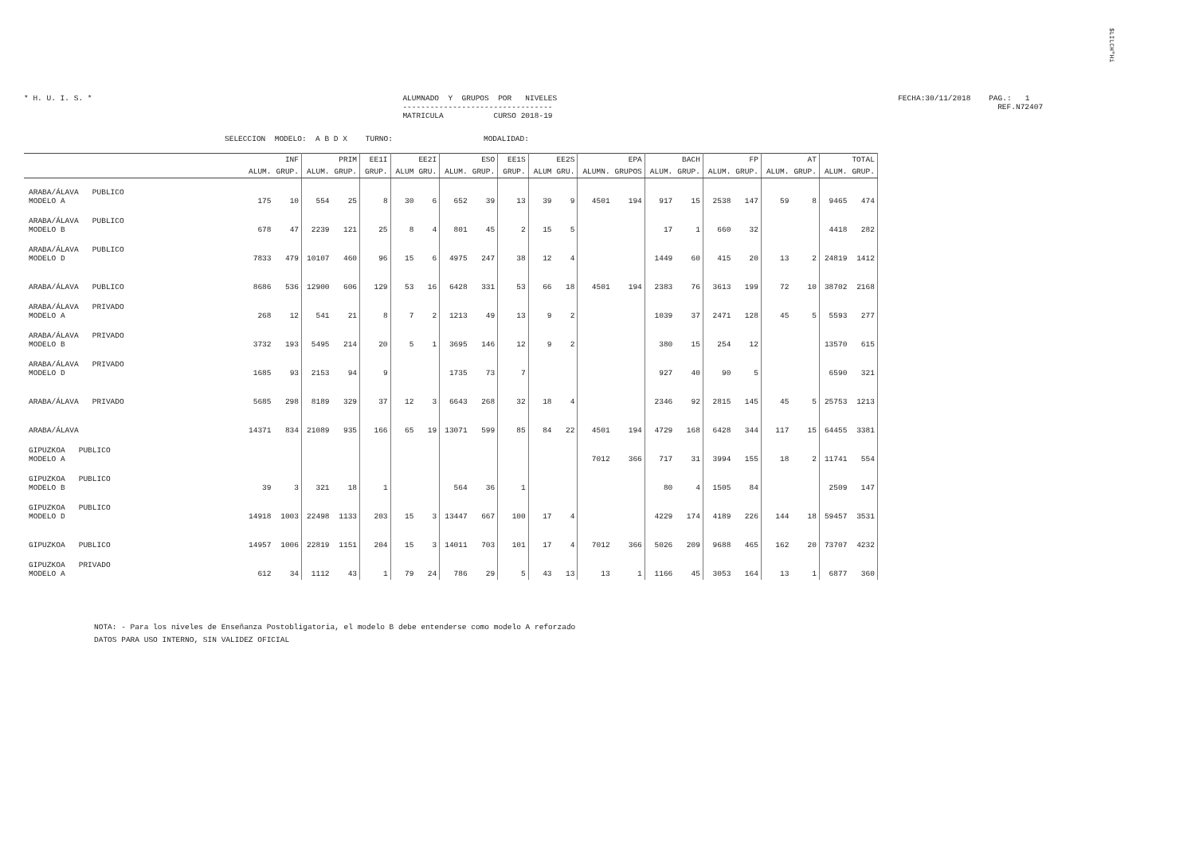$LILCH"Hi
* H. U. I. S. * ALUMNADO Y GRUPOS POR NIVELES
---------------------------------
MATRICULA CURSO 2018-19
FECHA:30/11/2018 PAG.: 1
REF.N72407
SELECCION MODELO: A B D X TURNO: MODALIDAD:
| | INF | | PRIM | | EE1I | EE2I | | ESO | | EE1S | EE2S | | EPA | | BACH | | FP | | AT | | TOTAL | |
| --- | --- | --- | --- | --- | --- | --- | --- | --- | --- | --- | --- | --- | --- | --- | --- | --- | --- | --- | --- | --- | --- | --- |
| | ALUM. | GRUP. | ALUM. | GRUP. | GRUP. | ALUM | GRU. | ALUM. | GRUP. | GRUP. | ALUM | GRU. | ALUMN. | GRUPOS | ALUM. | GRUP. | ALUM. | GRUP. | ALUM. | GRUP. | ALUM. | GRUP. |
| ARABA/ÁLAVA PUBLICO MODELO A | 175 | 10 | 554 | 25 | 8 | 30 | 6 | 652 | 39 | 13 | 39 | 9 | 4501 | 194 | 917 | 15 | 2538 | 147 | 59 | 8 | 9465 | 474 |
| ARABA/ÁLAVA PUBLICO MODELO B | 678 | 47 | 2239 | 121 | 25 | 8 | 4 | 801 | 45 | 2 | 15 | 5 | | | 17 | 1 | 660 | 32 | | | 4418 | 282 |
| ARABA/ÁLAVA PUBLICO MODELO D | 7833 | 479 | 10107 | 460 | 96 | 15 | 6 | 4975 | 247 | 38 | 12 | 4 | | | 1449 | 60 | 415 | 20 | 13 | 2 | 24819 | 1412 |
| ARABA/ÁLAVA PUBLICO | 8686 | 536 | 12900 | 606 | 129 | 53 | 16 | 6428 | 331 | 53 | 66 | 18 | 4501 | 194 | 2383 | 76 | 3613 | 199 | 72 | 10 | 38702 | 2168 |
| ARABA/ÁLAVA PRIVADO MODELO A | 268 | 12 | 541 | 21 | 8 | 7 | 2 | 1213 | 49 | 13 | 9 | 2 | | | 1039 | 37 | 2471 | 128 | 45 | 5 | 5593 | 277 |
| ARABA/ÁLAVA PRIVADO MODELO B | 3732 | 193 | 5495 | 214 | 20 | 5 | 1 | 3695 | 146 | 12 | 9 | 2 | | | 380 | 15 | 254 | 12 | | | 13570 | 615 |
| ARABA/ÁLAVA PRIVADO MODELO D | 1685 | 93 | 2153 | 94 | 9 | | | 1735 | 73 | 7 | | | | | 927 | 40 | 90 | 5 | | | 6590 | 321 |
| ARABA/ÁLAVA PRIVADO | 5685 | 298 | 8189 | 329 | 37 | 12 | 3 | 6643 | 268 | 32 | 18 | 4 | | | 2346 | 92 | 2815 | 145 | 45 | 5 | 25753 | 1213 |
| ARABA/ÁLAVA | 14371 | 834 | 21089 | 935 | 166 | 65 | 19 | 13071 | 599 | 85 | 84 | 22 | 4501 | 194 | 4729 | 168 | 6428 | 344 | 117 | 15 | 64455 | 3381 |
| GIPUZKOA PUBLICO MODELO A | | | | | | | | | | | | | 7012 | 366 | 717 | 31 | 3994 | 155 | 18 | 2 | 11741 | 554 |
| GIPUZKOA PUBLICO MODELO B | 39 | 3 | 321 | 18 | 1 | | | 564 | 36 | 1 | | | | | 80 | 4 | 1505 | 84 | | | 2509 | 147 |
| GIPUZKOA PUBLICO MODELO D | 14918 | 1003 | 22498 | 1133 | 203 | 15 | 3 | 13447 | 667 | 100 | 17 | 4 | | | 4229 | 174 | 4189 | 226 | 144 | 18 | 59457 | 3531 |
| GIPUZKOA PUBLICO | 14957 | 1006 | 22819 | 1151 | 204 | 15 | 3 | 14011 | 703 | 101 | 17 | 4 | 7012 | 366 | 5026 | 209 | 9688 | 465 | 162 | 20 | 73707 | 4232 |
| GIPUZKOA PRIVADO MODELO A | 612 | 34 | 1112 | 43 | 1 | 79 | 24 | 786 | 29 | 5 | 43 | 13 | 13 | 1 | 1166 | 45 | 3053 | 164 | 13 | 1 | 6877 | 360 |
NOTA: - Para los niveles de Enseñanza Postobligatoria, el modelo B debe entenderse como modelo A reforzado
DATOS PARA USO INTERNO, SIN VALIDEZ OFICIAL